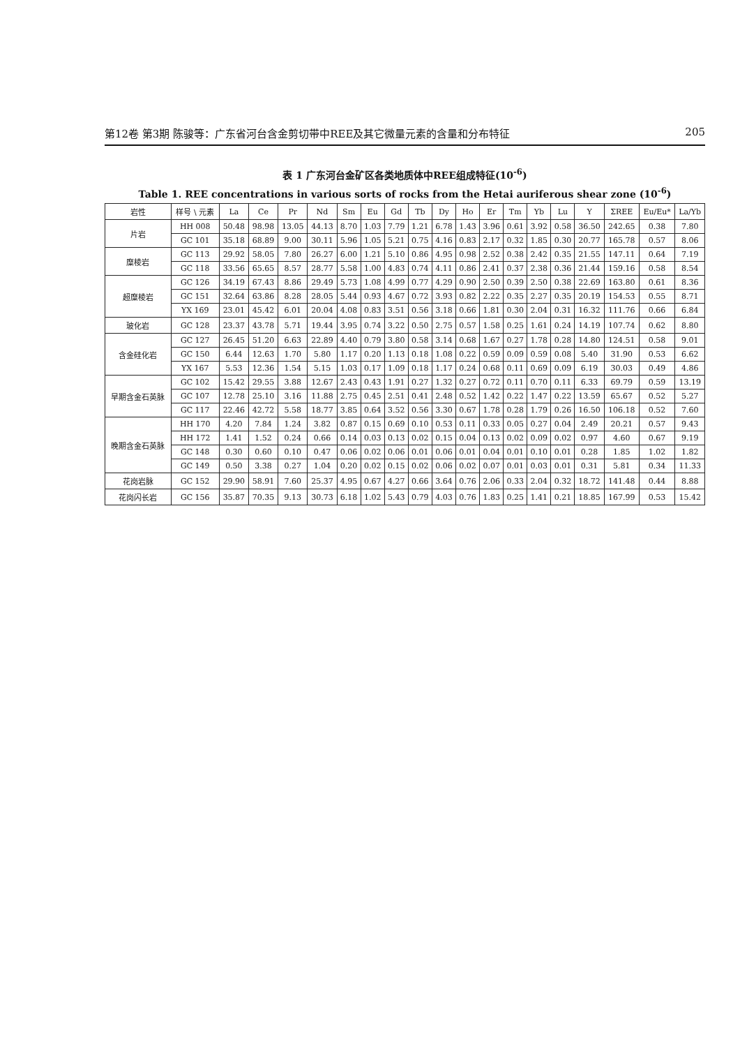第12卷 第3期 陈骏等：广东省河台含金剪切带中REE及其它微量元素的含量和分布特征 205
表 1 广东河台金矿区各类地质体中REE组成特征(10<sup>-6</sup>)
Table 1. REE concentrations in various sorts of rocks from the Hetai auriferous shear zone (10<sup>-6</sup>)
| 岩性 | 样号 \ 元素 | La | Ce | Pr | Nd | Sm | Eu | Gd | Tb | Dy | Ho | Er | Tm | Yb | Lu | Y | ΣREE | Eu/Eu* | La/Yb |
| --- | --- | --- | --- | --- | --- | --- | --- | --- | --- | --- | --- | --- | --- | --- | --- | --- | --- | --- | --- |
| 片岩 | HH 008 | 50.48 | 98.98 | 13.05 | 44.13 | 8.70 | 1.03 | 7.79 | 1.21 | 6.78 | 1.43 | 3.96 | 0.61 | 3.92 | 0.58 | 36.50 | 242.65 | 0.38 | 7.80 |
| | GC 101 | 35.18 | 68.89 | 9.00 | 30.11 | 5.96 | 1.05 | 5.21 | 0.75 | 4.16 | 0.83 | 2.17 | 0.32 | 1.85 | 0.30 | 20.77 | 165.78 | 0.57 | 8.06 |
| 糜棱岩 | GC 113 | 29.92 | 58.05 | 7.80 | 26.27 | 6.00 | 1.21 | 5.10 | 0.86 | 4.95 | 0.98 | 2.52 | 0.38 | 2.42 | 0.35 | 21.55 | 147.11 | 0.64 | 7.19 |
| | GC 118 | 33.56 | 65.65 | 8.57 | 28.77 | 5.58 | 1.00 | 4.83 | 0.74 | 4.11 | 0.86 | 2.41 | 0.37 | 2.38 | 0.36 | 21.44 | 159.16 | 0.58 | 8.54 |
| 超糜棱岩 | GC 126 | 34.19 | 67.43 | 8.86 | 29.49 | 5.73 | 1.08 | 4.99 | 0.77 | 4.29 | 0.90 | 2.50 | 0.39 | 2.50 | 0.38 | 22.69 | 163.80 | 0.61 | 8.36 |
| | GC 151 | 32.64 | 63.86 | 8.28 | 28.05 | 5.44 | 0.93 | 4.67 | 0.72 | 3.93 | 0.82 | 2.22 | 0.35 | 2.27 | 0.35 | 20.19 | 154.53 | 0.55 | 8.71 |
| | YX 169 | 23.01 | 45.42 | 6.01 | 20.04 | 4.08 | 0.83 | 3.51 | 0.56 | 3.18 | 0.66 | 1.81 | 0.30 | 2.04 | 0.31 | 16.32 | 111.76 | 0.66 | 6.84 |
| 玻化岩 | GC 128 | 23.37 | 43.78 | 5.71 | 19.44 | 3.95 | 0.74 | 3.22 | 0.50 | 2.75 | 0.57 | 1.58 | 0.25 | 1.61 | 0.24 | 14.19 | 107.74 | 0.62 | 8.80 |
| 含金硅化岩 | GC 127 | 26.45 | 51.20 | 6.63 | 22.89 | 4.40 | 0.79 | 3.80 | 0.58 | 3.14 | 0.68 | 1.67 | 0.27 | 1.78 | 0.28 | 14.80 | 124.51 | 0.58 | 9.01 |
| | GC 150 | 6.44 | 12.63 | 1.70 | 5.80 | 1.17 | 0.20 | 1.13 | 0.18 | 1.08 | 0.22 | 0.59 | 0.09 | 0.59 | 0.08 | 5.40 | 31.90 | 0.53 | 6.62 |
| | YX 167 | 5.53 | 12.36 | 1.54 | 5.15 | 1.03 | 0.17 | 1.09 | 0.18 | 1.17 | 0.24 | 0.68 | 0.11 | 0.69 | 0.09 | 6.19 | 30.03 | 0.49 | 4.86 |
| 早期含金石英脉 | GC 102 | 15.42 | 29.55 | 3.88 | 12.67 | 2.43 | 0.43 | 1.91 | 0.27 | 1.32 | 0.27 | 0.72 | 0.11 | 0.70 | 0.11 | 6.33 | 69.79 | 0.59 | 13.19 |
| | GC 107 | 12.78 | 25.10 | 3.16 | 11.88 | 2.75 | 0.45 | 2.51 | 0.41 | 2.48 | 0.52 | 1.42 | 0.22 | 1.47 | 0.22 | 13.59 | 65.67 | 0.52 | 5.27 |
| | GC 117 | 22.46 | 42.72 | 5.58 | 18.77 | 3.85 | 0.64 | 3.52 | 0.56 | 3.30 | 0.67 | 1.78 | 0.28 | 1.79 | 0.26 | 16.50 | 106.18 | 0.52 | 7.60 |
| 晚期含金石英脉 | HH 170 | 4.20 | 7.84 | 1.24 | 3.82 | 0.87 | 0.15 | 0.69 | 0.10 | 0.53 | 0.11 | 0.33 | 0.05 | 0.27 | 0.04 | 2.49 | 20.21 | 0.57 | 9.43 |
| | HH 172 | 1.41 | 1.52 | 0.24 | 0.66 | 0.14 | 0.03 | 0.13 | 0.02 | 0.15 | 0.04 | 0.13 | 0.02 | 0.09 | 0.02 | 0.97 | 4.60 | 0.67 | 9.19 |
| | GC 148 | 0.30 | 0.60 | 0.10 | 0.47 | 0.06 | 0.02 | 0.06 | 0.01 | 0.06 | 0.01 | 0.04 | 0.01 | 0.10 | 0.01 | 0.28 | 1.85 | 1.02 | 1.82 |
| | GC 149 | 0.50 | 3.38 | 0.27 | 1.04 | 0.20 | 0.02 | 0.15 | 0.02 | 0.06 | 0.02 | 0.07 | 0.01 | 0.03 | 0.01 | 0.31 | 5.81 | 0.34 | 11.33 |
| 花岗岩脉 | GC 152 | 29.90 | 58.91 | 7.60 | 25.37 | 4.95 | 0.67 | 4.27 | 0.66 | 3.64 | 0.76 | 2.06 | 0.33 | 2.04 | 0.32 | 18.72 | 141.48 | 0.44 | 8.88 |
| 花岗闪长岩 | GC 156 | 35.87 | 70.35 | 9.13 | 30.73 | 6.18 | 1.02 | 5.43 | 0.79 | 4.03 | 0.76 | 1.83 | 0.25 | 1.41 | 0.21 | 18.85 | 167.99 | 0.53 | 15.42 |